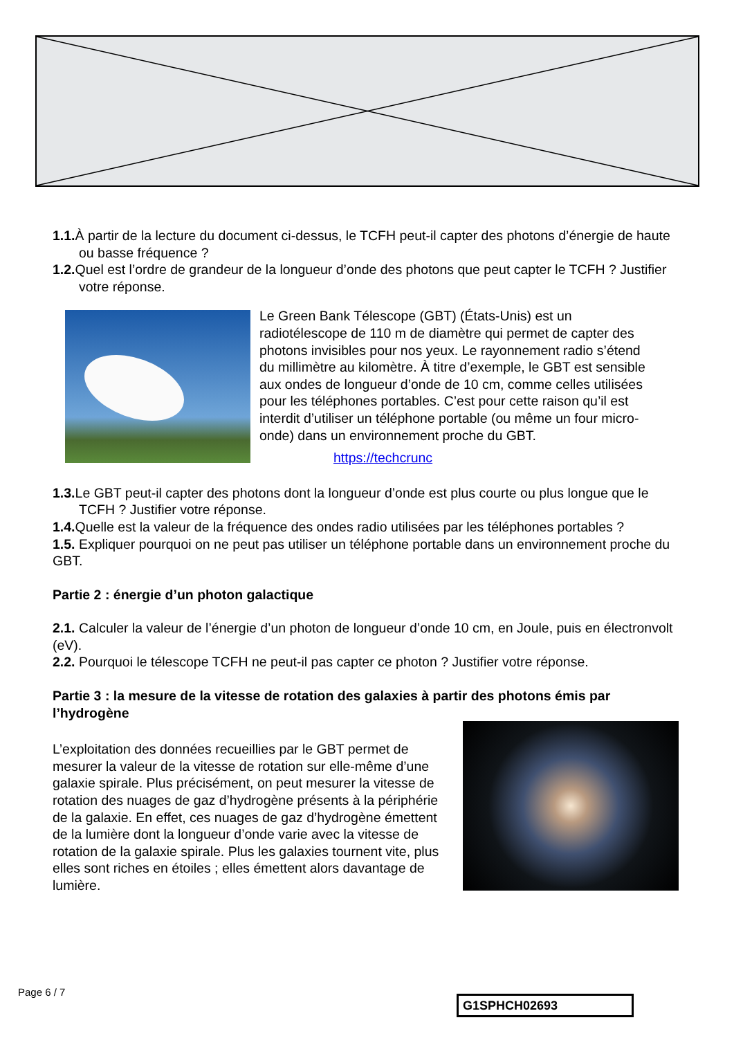1.1. À partir de la lecture du document ci-dessus, le TCFH peut-il capter des photons d’énergie de haute ou basse fréquence ?
1.2. Quel est l’ordre de grandeur de la longueur d’onde des photons que peut capter le TCFH ? Justifier votre réponse.
Le Green Bank Télescope (GBT) (États-Unis) est un radiotélescope de 110 m de diamètre qui permet de capter des photons invisibles pour nos yeux. Le rayonnement radio s’étend du millimètre au kilomètre. À titre d’exemple, le GBT est sensible aux ondes de longueur d’onde de 10 cm, comme celles utilisées pour les téléphones portables. C’est pour cette raison qu’il est interdit d’utiliser un téléphone portable (ou même un four micro-onde) dans un environnement proche du GBT.
https://techcrunc
1.3. Le GBT peut-il capter des photons dont la longueur d’onde est plus courte ou plus longue que le TCFH ? Justifier votre réponse.
1.4. Quelle est la valeur de la fréquence des ondes radio utilisées par les téléphones portables ?
1.5. Expliquer pourquoi on ne peut pas utiliser un téléphone portable dans un environnement proche du GBT.
Partie 2 : énergie d’un photon galactique
2.1. Calculer la valeur de l’énergie d’un photon de longueur d’onde 10 cm, en Joule, puis en électronvolt (eV).
2.2. Pourquoi le télescope TCFH ne peut-il pas capter ce photon ? Justifier votre réponse.
Partie 3 : la mesure de la vitesse de rotation des galaxies à partir des photons émis par l’hydrogène
L’exploitation des données recueillies par le GBT permet de mesurer la valeur de la vitesse de rotation sur elle-même d’une galaxie spirale. Plus précisément, on peut mesurer la vitesse de rotation des nuages de gaz d’hydrogène présents à la périphérie de la galaxie. En effet, ces nuages de gaz d’hydrogène émettent de la lumière dont la longueur d’onde varie avec la vitesse de rotation de la galaxie spirale. Plus les galaxies tournent vite, plus elles sont riches en étoiles ; elles émettent alors davantage de lumière.
Page 6 / 7
G1SPHCH02693